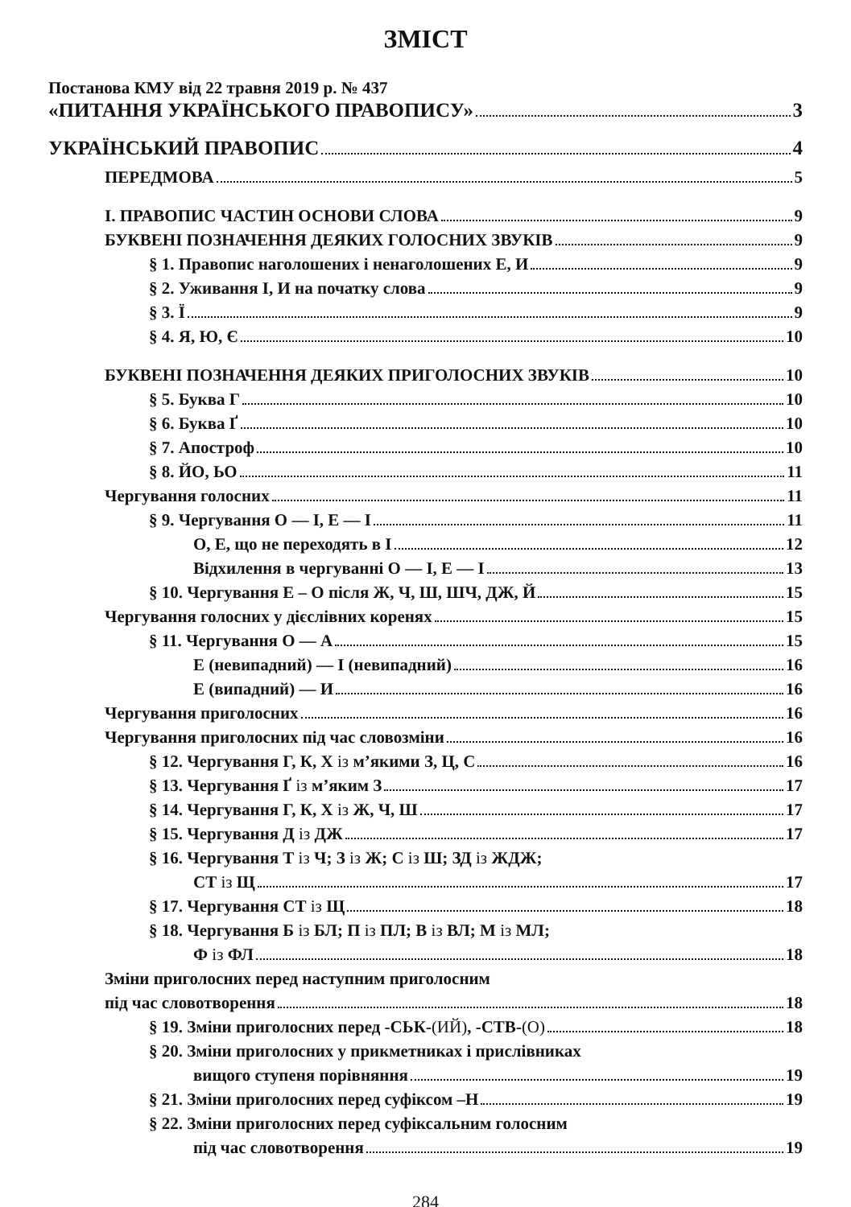ЗМІСТ
Постанова КМУ від 22 травня 2019 р. № 437
«ПИТАННЯ УКРАЇНСЬКОГО ПРАВОПИСУ» 3
УКРАЇНСЬКИЙ ПРАВОПИС 4
ПЕРЕДМОВА 5
І. ПРАВОПИС ЧАСТИН ОСНОВИ СЛОВА 9
БУКВЕНІ ПОЗНАЧЕННЯ ДЕЯКИХ ГОЛОСНИХ ЗВУКІВ 9
§ 1. Правопис наголошених і ненаголошених Е, И 9
§ 2. Уживання І, И на початку слова 9
§ 3. Ї 9
§ 4. Я, Ю, Є 10
БУКВЕНІ ПОЗНАЧЕННЯ ДЕЯКИХ ПРИГОЛОСНИХ ЗВУКІВ 10
§ 5. Буква Г 10
§ 6. Буква Ґ 10
§ 7. Апостроф 10
§ 8. ЙО, ЬО 11
Чергування голосних 11
§ 9. Чергування О — І, Е — І 11
О, Е, що не переходять в І 12
Відхилення в чергуванні О — І, Е — І 13
§ 10. Чергування Е – О після Ж, Ч, Ш, ШЧ, ДЖ, Й 15
Чергування голосних у дієслівних коренях 15
§ 11. Чергування О — А 15
Е (невипадний) — І (невипадний) 16
Е (випадний) — И 16
Чергування приголосних 16
Чергування приголосних під час словозміни 16
§ 12. Чергування Г, К, Х із м’якими З, Ц, С 16
§ 13. Чергування Ґ із м’яким З 17
§ 14. Чергування Г, К, Х із Ж, Ч, Ш 17
§ 15. Чергування Д із ДЖ 17
§ 16. Чергування Т із Ч; З із Ж; С із Ш; ЗД із ЖДЖ;
СТ із Щ 17
§ 17. Чергування СТ із Щ 18
§ 18. Чергування Б із БЛ; П із ПЛ; В із ВЛ; М із МЛ;
Ф із ФЛ 18
Зміни приголосних перед наступним приголосним
під час словотворення 18
§ 19. Зміни приголосних перед -СЬК-(ИЙ), -СТВ-(О) 18
§ 20. Зміни приголосних у прикметниках і прислівниках
вищого ступеня порівняння 19
§ 21. Зміни приголосних перед суфіксом –Н 19
§ 22. Зміни приголосних перед суфіксальним голосним
під час словотворення 19
284